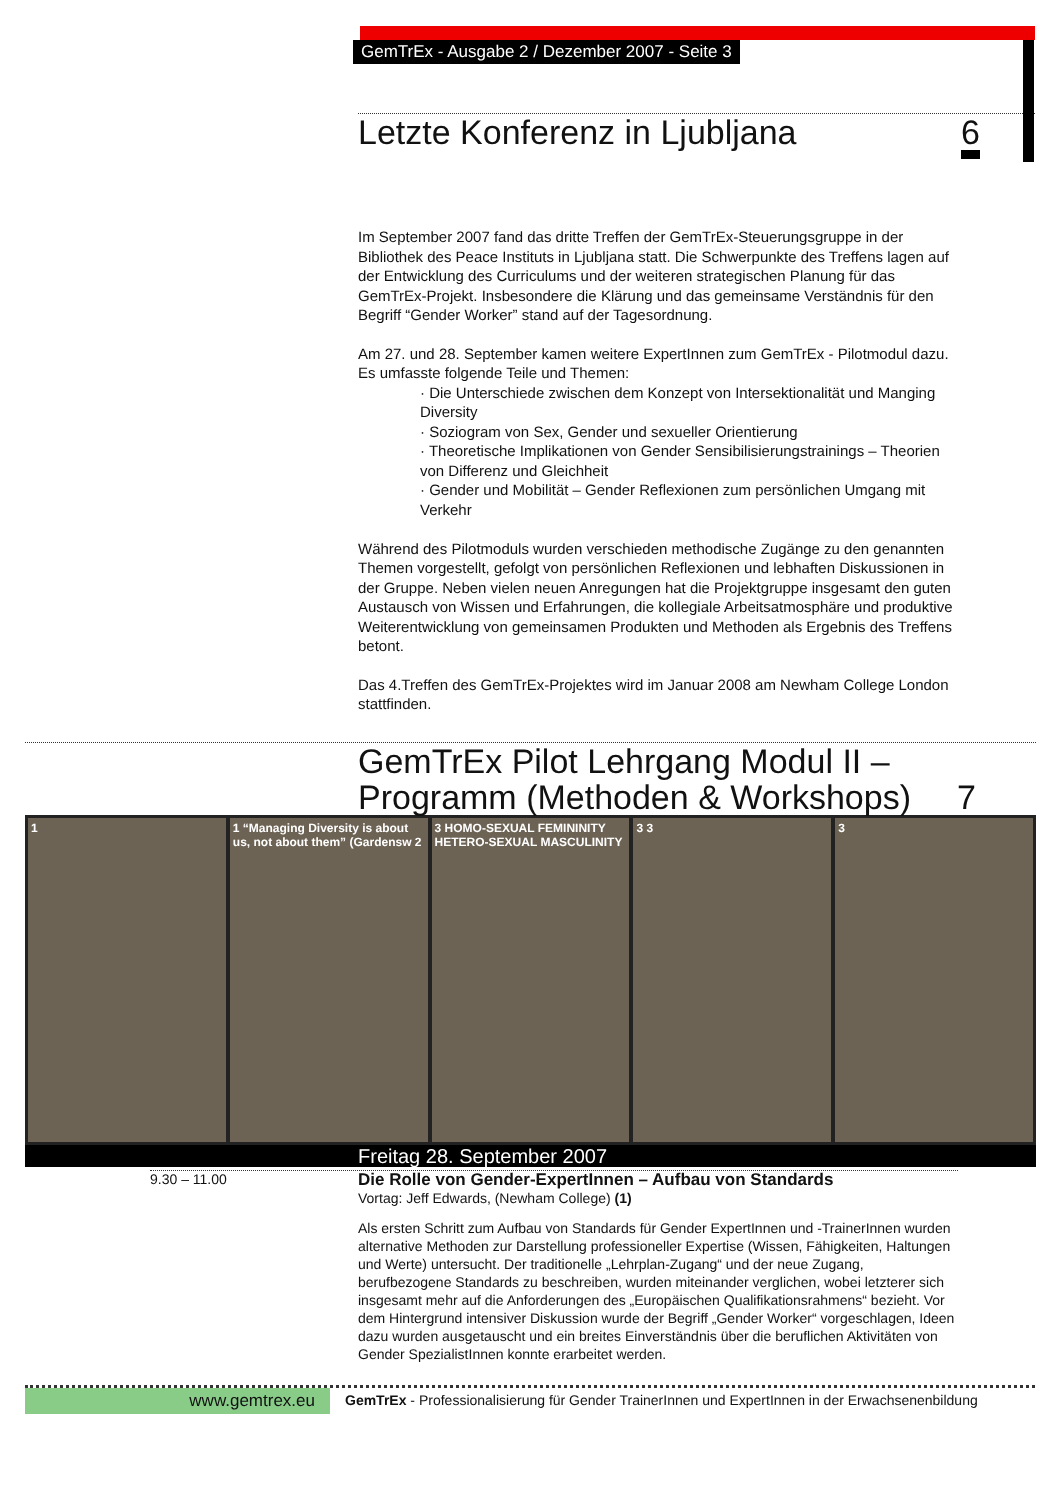GemTrEx - Ausgabe 2 / Dezember 2007 - Seite 3
Letzte Konferenz in Ljubljana 6
Im September 2007 fand das dritte Treffen der GemTrEx-Steuerungsgruppe in der Bibliothek des Peace Instituts in Ljubljana statt. Die Schwerpunkte des Treffens lagen auf der Entwicklung des Curriculums und der weiteren strategischen Planung für das GemTrEx-Projekt. Insbesondere die Klärung und das gemeinsame Verständnis für den Begriff “Gender Worker” stand auf der Tagesordnung.
Am 27. und 28. September kamen weitere ExpertInnen zum GemTrEx - Pilotmodul dazu. Es umfasste folgende Teile und Themen:
· Die Unterschiede zwischen dem Konzept von Intersektionalität und Manging Diversity
· Soziogram von Sex, Gender und sexueller Orientierung
· Theoretische Implikationen von Gender Sensibilisierungstrainings – Theorien von Differenz und Gleichheit
· Gender und Mobilität – Gender Reflexionen zum persönlichen Umgang mit Verkehr
Während des Pilotmoduls wurden verschieden methodische Zugänge zu den genannten Themen vorgestellt, gefolgt von persönlichen Reflexionen und lebhaften Diskussionen in der Gruppe. Neben vielen neuen Anregungen hat die Projektgruppe insgesamt den guten Austausch von Wissen und Erfahrungen, die kollegiale Arbeitsatmosphäre und produktive Weiterentwicklung von gemeinsamen Produkten und Methoden als Ergebnis des Treffens betont.
Das 4.Treffen des GemTrEx-Projektes wird im Januar 2008 am Newham College London stattfinden.
GemTrEx Pilot Lehrgang Modul II –
Programm (Methoden & Workshops) 7
1 1 “Managing Diversity is about us, not about them” (Gardensw 2
3 HOMO-SEXUAL FEMININITY HETERO-SEXUAL MASCULINITY
3 3 3
Freitag 28. September 2007
9.30 – 11.00
Die Rolle von Gender-ExpertInnen – Aufbau von Standards
Vortag: Jeff Edwards, (Newham College) (1)
Als ersten Schritt zum Aufbau von Standards für Gender ExpertInnen und -TrainerInnen wurden alternative Methoden zur Darstellung professioneller Expertise (Wissen, Fähigkeiten, Haltungen und Werte) untersucht. Der traditionelle „Lehrplan-Zugang“ und der neue Zugang, berufbezogene Standards zu beschreiben, wurden miteinander verglichen, wobei letzterer sich insgesamt mehr auf die Anforderungen des „Europäischen Qualifikationsrahmens“ bezieht. Vor dem Hintergrund intensiver Diskussion wurde der Begriff „Gender Worker“ vorgeschlagen, Ideen dazu wurden ausgetauscht und ein breites Einverständnis über die beruflichen Aktivitäten von Gender SpezialistInnen konnte erarbeitet werden.
www.gemtrex.eu
GemTrEx - Professionalisierung für Gender TrainerInnen und ExpertInnen in der Erwachsenenbildung